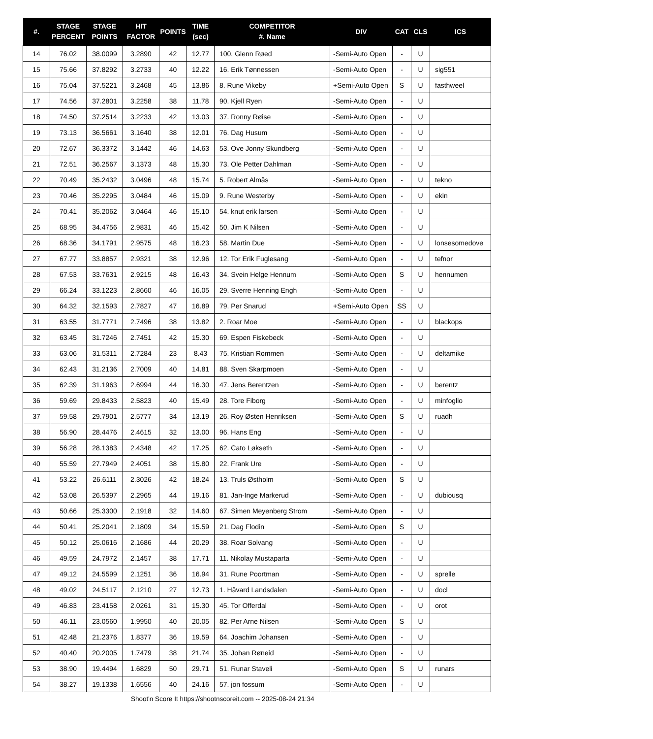| #. | STAGE PERCENT | STAGE POINTS | HIT FACTOR | POINTS | TIME (sec) | COMPETITOR #. Name | DIV | CAT | CLS | ICS |
| --- | --- | --- | --- | --- | --- | --- | --- | --- | --- | --- |
| 14 | 76.02 | 38.0099 | 3.2890 | 42 | 12.77 | 100. Glenn Røed | -Semi-Auto Open | - | U | |
| 15 | 75.66 | 37.8292 | 3.2733 | 40 | 12.22 | 16. Erik Tønnessen | -Semi-Auto Open | - | U | sig551 |
| 16 | 75.04 | 37.5221 | 3.2468 | 45 | 13.86 | 8. Rune Vikeby | +Semi-Auto Open | S | U | fasthweel |
| 17 | 74.56 | 37.2801 | 3.2258 | 38 | 11.78 | 90. Kjell Ryen | -Semi-Auto Open | - | U | |
| 18 | 74.50 | 37.2514 | 3.2233 | 42 | 13.03 | 37. Ronny Røise | -Semi-Auto Open | - | U | |
| 19 | 73.13 | 36.5661 | 3.1640 | 38 | 12.01 | 76. Dag Husum | -Semi-Auto Open | - | U | |
| 20 | 72.67 | 36.3372 | 3.1442 | 46 | 14.63 | 53. Ove Jonny Skundberg | -Semi-Auto Open | - | U | |
| 21 | 72.51 | 36.2567 | 3.1373 | 48 | 15.30 | 73. Ole Petter Dahlman | -Semi-Auto Open | - | U | |
| 22 | 70.49 | 35.2432 | 3.0496 | 48 | 15.74 | 5. Robert Almås | -Semi-Auto Open | - | U | tekno |
| 23 | 70.46 | 35.2295 | 3.0484 | 46 | 15.09 | 9. Rune Westerby | -Semi-Auto Open | - | U | ekin |
| 24 | 70.41 | 35.2062 | 3.0464 | 46 | 15.10 | 54. knut erik larsen | -Semi-Auto Open | - | U | |
| 25 | 68.95 | 34.4756 | 2.9831 | 46 | 15.42 | 50. Jim K Nilsen | -Semi-Auto Open | - | U | |
| 26 | 68.36 | 34.1791 | 2.9575 | 48 | 16.23 | 58. Martin Due | -Semi-Auto Open | - | U | lonsesomedove |
| 27 | 67.77 | 33.8857 | 2.9321 | 38 | 12.96 | 12. Tor Erik Fuglesang | -Semi-Auto Open | - | U | tefnor |
| 28 | 67.53 | 33.7631 | 2.9215 | 48 | 16.43 | 34. Svein Helge Hennum | -Semi-Auto Open | S | U | hennumen |
| 29 | 66.24 | 33.1223 | 2.8660 | 46 | 16.05 | 29. Sverre Henning Engh | -Semi-Auto Open | - | U | |
| 30 | 64.32 | 32.1593 | 2.7827 | 47 | 16.89 | 79. Per Snarud | +Semi-Auto Open | SS | U | |
| 31 | 63.55 | 31.7771 | 2.7496 | 38 | 13.82 | 2. Roar Moe | -Semi-Auto Open | - | U | blackops |
| 32 | 63.45 | 31.7246 | 2.7451 | 42 | 15.30 | 69. Espen Fiskebeck | -Semi-Auto Open | - | U | |
| 33 | 63.06 | 31.5311 | 2.7284 | 23 | 8.43 | 75. Kristian Rommen | -Semi-Auto Open | - | U | deltamike |
| 34 | 62.43 | 31.2136 | 2.7009 | 40 | 14.81 | 88. Sven Skarpmoen | -Semi-Auto Open | - | U | |
| 35 | 62.39 | 31.1963 | 2.6994 | 44 | 16.30 | 47. Jens Berentzen | -Semi-Auto Open | - | U | berentz |
| 36 | 59.69 | 29.8433 | 2.5823 | 40 | 15.49 | 28. Tore Fiborg | -Semi-Auto Open | - | U | minfoglio |
| 37 | 59.58 | 29.7901 | 2.5777 | 34 | 13.19 | 26. Roy Østen Henriksen | -Semi-Auto Open | S | U | ruadh |
| 38 | 56.90 | 28.4476 | 2.4615 | 32 | 13.00 | 96. Hans Eng | -Semi-Auto Open | - | U | |
| 39 | 56.28 | 28.1383 | 2.4348 | 42 | 17.25 | 62. Cato Løkseth | -Semi-Auto Open | - | U | |
| 40 | 55.59 | 27.7949 | 2.4051 | 38 | 15.80 | 22. Frank Ure | -Semi-Auto Open | - | U | |
| 41 | 53.22 | 26.6111 | 2.3026 | 42 | 18.24 | 13. Truls Østholm | -Semi-Auto Open | S | U | |
| 42 | 53.08 | 26.5397 | 2.2965 | 44 | 19.16 | 81. Jan-Inge Markerud | -Semi-Auto Open | - | U | dubiousq |
| 43 | 50.66 | 25.3300 | 2.1918 | 32 | 14.60 | 67. Simen Meyenberg Strom | -Semi-Auto Open | - | U | |
| 44 | 50.41 | 25.2041 | 2.1809 | 34 | 15.59 | 21. Dag Flodin | -Semi-Auto Open | S | U | |
| 45 | 50.12 | 25.0616 | 2.1686 | 44 | 20.29 | 38. Roar Solvang | -Semi-Auto Open | - | U | |
| 46 | 49.59 | 24.7972 | 2.1457 | 38 | 17.71 | 11. Nikolay Mustaparta | -Semi-Auto Open | - | U | |
| 47 | 49.12 | 24.5599 | 2.1251 | 36 | 16.94 | 31. Rune Poortman | -Semi-Auto Open | - | U | sprelle |
| 48 | 49.02 | 24.5117 | 2.1210 | 27 | 12.73 | 1. Håvard Landsdalen | -Semi-Auto Open | - | U | docl |
| 49 | 46.83 | 23.4158 | 2.0261 | 31 | 15.30 | 45. Tor Offerdal | -Semi-Auto Open | - | U | orot |
| 50 | 46.11 | 23.0560 | 1.9950 | 40 | 20.05 | 82. Per Arne Nilsen | -Semi-Auto Open | S | U | |
| 51 | 42.48 | 21.2376 | 1.8377 | 36 | 19.59 | 64. Joachim Johansen | -Semi-Auto Open | - | U | |
| 52 | 40.40 | 20.2005 | 1.7479 | 38 | 21.74 | 35. Johan Røneid | -Semi-Auto Open | - | U | |
| 53 | 38.90 | 19.4494 | 1.6829 | 50 | 29.71 | 51. Runar Staveli | -Semi-Auto Open | S | U | runars |
| 54 | 38.27 | 19.1338 | 1.6556 | 40 | 24.16 | 57. jon fossum | -Semi-Auto Open | - | U | |
Shoot'n Score It https://shootnscoreit.com -- 2025-08-24 21:34